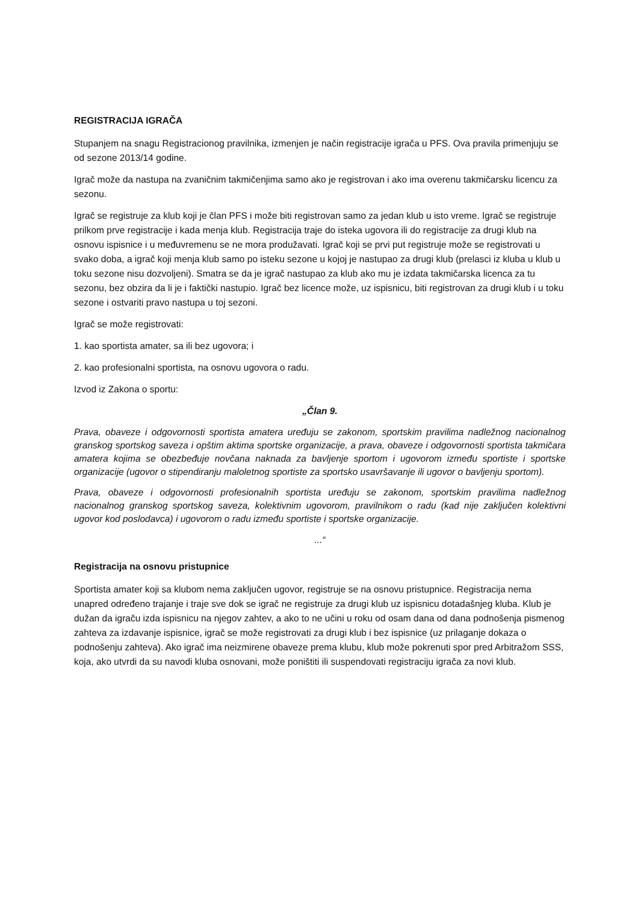REGISTRACIJA IGRAČA
Stupanjem na snagu Registracionog pravilnika, izmenjen je način registracije igrača u PFS. Ova pravila primenjuju se od sezone 2013/14 godine.
Igrač može da nastupa na zvaničnim takmičenjima samo ako je registrovan i ako ima overenu takmičarsku licencu za sezonu.
Igrač se registruje za klub koji je član PFS i može biti registrovan samo za jedan klub u isto vreme. Igrač se registruje prilkom prve registracije i kada menja klub. Registracija traje do isteka ugovora ili do registracije za drugi klub na osnovu ispisnice i u međuvremenu se ne mora produžavati. Igrač koji se prvi put registruje može se registrovati u svako doba, a igrač koji menja klub samo po isteku sezone u kojoj je nastupao za drugi klub (prelasci iz kluba u klub u toku sezone nisu dozvoljeni). Smatra se da je igrač nastupao za klub ako mu je izdata takmičarska licenca za tu sezonu, bez obzira da li je i faktički nastupio. Igrač bez licence može, uz ispisnicu, biti registrovan za drugi klub i u toku sezone i ostvariti pravo nastupa u toj sezoni.
Igrač se može registrovati:
1. kao sportista amater, sa ili bez ugovora; i
2. kao profesionalni sportista, na osnovu ugovora o radu.
Izvod iz Zakona o sportu:
„Član 9.
Prava, obaveze i odgovornosti sportista amatera uređuju se zakonom, sportskim pravilima nadležnog nacionalnog granskog sportskog saveza i opštim aktima sportske organizacije, a prava, obaveze i odgovornosti sportista takmičara amatera kojima se obezbeđuje novčana naknada za bavljenje sportom i ugovorom između sportiste i sportske organizacije (ugovor o stipendiranju maloletnog sportiste za sportsko usavršavanje ili ugovor o bavljenju sportom).
Prava, obaveze i odgovornosti profesionalnih sportista uređuju se zakonom, sportskim pravilima nadležnog nacionalnog granskog sportskog saveza, kolektivnim ugovorom, pravilnikom o radu (kad nije zaključen kolektivni ugovor kod poslodavca) i ugovorom o radu između sportiste i sportske organizacije.
...“
Registracija na osnovu pristupnice
Sportista amater koji sa klubom nema zaključen ugovor, registruje se na osnovu pristupnice. Registracija nema unapred određeno trajanje i traje sve dok se igrač ne registruje za drugi klub uz ispisnicu dotadašnjeg kluba. Klub je dužan da igraču izda ispisnicu na njegov zahtev, a ako to ne učini u roku od osam dana od dana podnošenja pismenog zahteva za izdavanje ispisnice, igrač se može registrovati za drugi klub i bez ispisnice (uz prilaganje dokaza o podnošenju zahteva). Ako igrač ima neizmirene obaveze prema klubu, klub može pokrenuti spor pred Arbitražom SSS, koja, ako utvrdi da su navodi kluba osnovani, može poništiti ili suspendovati registraciju igrača za novi klub.